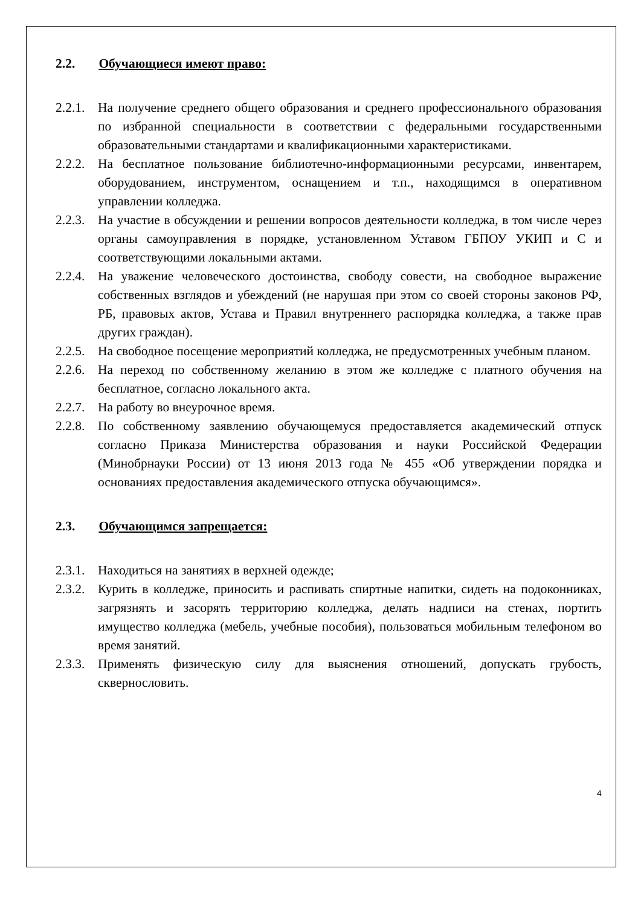2.2. Обучающиеся имеют право:
2.2.1. На получение среднего общего образования и среднего профессионального образования по избранной специальности в соответствии с федеральными государственными образовательными стандартами и квалификационными характеристиками.
2.2.2. На бесплатное пользование библиотечно-информационными ресурсами, инвентарем, оборудованием, инструментом, оснащением и т.п., находящимся в оперативном управлении колледжа.
2.2.3. На участие в обсуждении и решении вопросов деятельности колледжа, в том числе через органы самоуправления в порядке, установленном Уставом ГБПОУ УКИП и С и соответствующими локальными актами.
2.2.4. На уважение человеческого достоинства, свободу совести, на свободное выражение собственных взглядов и убеждений (не нарушая при этом со своей стороны законов РФ, РБ, правовых актов, Устава и Правил внутреннего распорядка колледжа, а также прав других граждан).
2.2.5. На свободное посещение мероприятий колледжа, не предусмотренных учебным планом.
2.2.6. На переход по собственному желанию в этом же колледже с платного обучения на бесплатное, согласно локального акта.
2.2.7. На работу во внеурочное время.
2.2.8. По собственному заявлению обучающемуся предоставляется академический отпуск согласно Приказа Министерства образования и науки Российской Федерации (Минобрнауки России) от 13 июня 2013 года № 455 «Об утверждении порядка и основаниях предоставления академического отпуска обучающимся».
2.3. Обучающимся запрещается:
2.3.1. Находиться на занятиях в верхней одежде;
2.3.2. Курить в колледже, приносить и распивать спиртные напитки, сидеть на подоконниках, загрязнять и засорять территорию колледжа, делать надписи на стенах, портить имущество колледжа (мебель, учебные пособия), пользоваться мобильным телефоном во время занятий.
2.3.3. Применять физическую силу для выяснения отношений, допускать грубость, сквернословить.
4